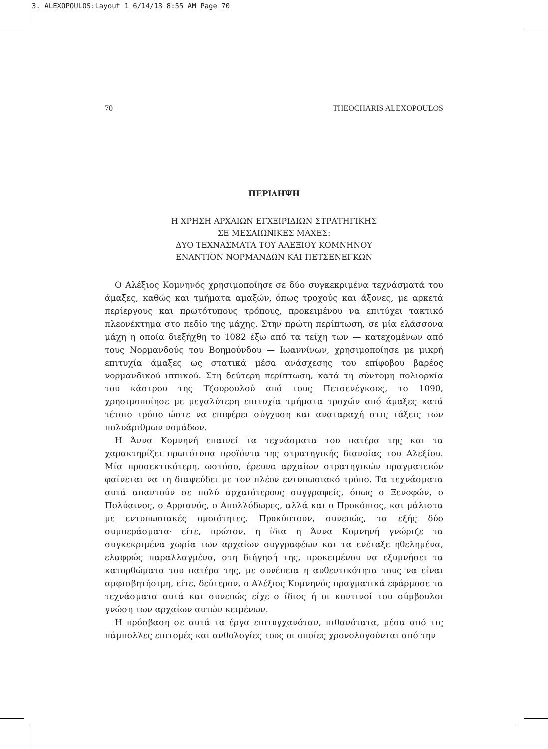3. ALEXOPOULOS:Layout 1 6/14/13 8:55 AM Page 70
70 THEOCHARIS ALEXOPOULOS
ΠΕΡΙΛΗΨΗ
Η ΧΡΗΣΗ ΑΡΧΑΙΩΝ ΕΓΧΕΙΡΙΔΙΩΝ ΣΤΡΑΤΗΓΙΚΗΣ
ΣΕ ΜΕΣΑΙΩΝΙΚΕΣ ΜΑΧΕΣ:
ΔΥΟ ΤΕΧΝΑΣΜΑΤΑ ΤΟΥ ΑΛΕΞΙΟΥ ΚΟΜΝΗΝΟΥ
ΕΝΑΝΤΙΟΝ ΝΟΡΜΑΝΔΩΝ ΚΑΙ ΠΕΤΣΕΝΕΓΚΩΝ
Ο Αλέξιος Κομνηνός χρησιμοποίησε σε δύο συγκεκριμένα τεχνάσματά του άμαξες, καθώς και τμήματα αμαξών, όπως τροχούς και άξονες, με αρκετά περίεργους και πρωτότυπους τρόπους, προκειμένου να επιτύχει τακτικό πλεονέκτημα στο πεδίο της μάχης. Στην πρώτη περίπτωση, σε μία ελάσσονα μάχη η οποία διεξήχθη το 1082 έξω από τα τείχη των — κατεχομένων από τους Νορμανδούς του Βοημούνδου — Ιωαννίνων, χρησιμοποίησε με μικρή επιτυχία άμαξες ως στατικά μέσα ανάσχεσης του επίφοβου βαρέος νορμανδικού ιππικού. Στη δεύτερη περίπτωση, κατά τη σύντομη πολιορκία του κάστρου της Τζουρουλού από τους Πετσενέγκους, το 1090, χρησιμοποίησε με μεγαλύτερη επιτυχία τμήματα τροχών από άμαξες κατά τέτοιο τρόπο ώστε να επιφέρει σύγχυση και αναταραχή στις τάξεις των πολυάριθμων νομάδων.
Η Άννα Κομνηνή επαινεί τα τεχνάσματα του πατέρα της και τα χαρακτηρίζει πρωτότυπα προϊόντα της στρατηγικής διανοίας του Αλεξίου. Μία προσεκτικότερη, ωστόσο, έρευνα αρχαίων στρατηγικών πραγματειών φαίνεται να τη διαψεύδει με τον πλέον εντυπωσιακό τρόπο. Τα τεχνάσματα αυτά απαντούν σε πολύ αρχαιότερους συγγραφείς, όπως ο Ξενοφών, ο Πολύαινος, ο Αρριανός, ο Απολλόδωρος, αλλά και ο Προκόπιος, και μάλιστα με εντυπωσιακές ομοιότητες. Προκύπτουν, συνεπώς, τα εξής δύο συμπεράσματα· είτε, πρώτον, η ίδια η Άννα Κομνηνή γνώριζε τα συγκεκριμένα χωρία των αρχαίων συγγραφέων και τα ενέταξε ηθελημένα, ελαφρώς παραλλαγμένα, στη διήγησή της, προκειμένου να εξυμνήσει τα κατορθώματα του πατέρα της, με συνέπεια η αυθεντικότητα τους να είναι αμφισβητήσιμη, είτε, δεύτερον, ο Αλέξιος Κομνηνός πραγματικά εφάρμοσε τα τεχνάσματα αυτά και συνεπώς είχε ο ίδιος ή οι κοντινοί του σύμβουλοι γνώση των αρχαίων αυτών κειμένων.
Η πρόσβαση σε αυτά τα έργα επιτυγχανόταν, πιθανότατα, μέσα από τις πάμπολλες επιτομές και ανθολογίες τους οι οποίες χρονολογούνται από την